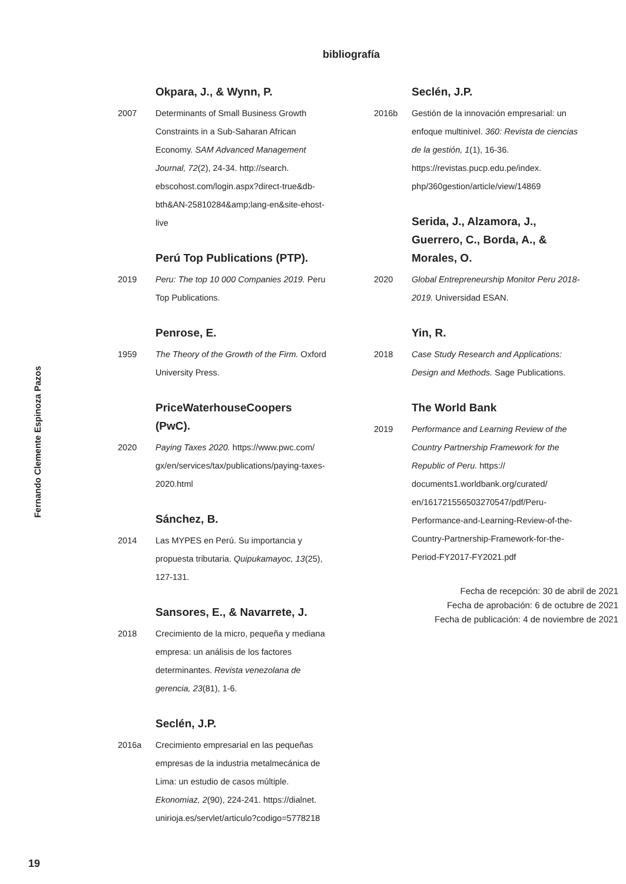bibliografía
Fernando Clemente Espinoza Pazos
Okpara, J., & Wynn, P.
2007 Determinants of Small Business Growth Constraints in a Sub-Saharan African Economy. SAM Advanced Management Journal, 72(2), 24-34. http://search. ebscohost.com/login.aspx?direct-true&db-bth&AN-25810284&amp;lang-en&site-ehost-live
Perú Top Publications (PTP).
2019 Peru: The top 10 000 Companies 2019. Peru Top Publications.
Penrose, E.
1959 The Theory of the Growth of the Firm. Oxford University Press.
PriceWaterhouseCoopers (PwC).
2020 Paying Taxes 2020. https://www.pwc.com/ gx/en/services/tax/publications/paying-taxes-2020.html
Sánchez, B.
2014 Las MYPES en Perú. Su importancia y propuesta tributaria. Quipukamayoc, 13(25), 127-131.
Sansores, E., & Navarrete, J.
2018 Crecimiento de la micro, pequeña y mediana empresa: un análisis de los factores determinantes. Revista venezolana de gerencia, 23(81), 1-6.
Seclén, J.P.
2016a Crecimiento empresarial en las pequeñas empresas de la industria metalmecánica de Lima: un estudio de casos múltiple. Ekonomiaz, 2(90), 224-241. https://dialnet. unirioja.es/servlet/articulo?codigo=5778218
Seclén, J.P.
2016b Gestión de la innovación empresarial: un enfoque multinivel. 360: Revista de ciencias de la gestión, 1(1), 16-36. https://revistas.pucp.edu.pe/index. php/360gestion/article/view/14869
Serida, J., Alzamora, J., Guerrero, C., Borda, A., & Morales, O.
2020 Global Entrepreneurship Monitor Peru 2018-2019. Universidad ESAN.
Yin, R.
2018 Case Study Research and Applications: Design and Methods. Sage Publications.
The World Bank
2019 Performance and Learning Review of the Country Partnership Framework for the Republic of Peru. https:// documents1.worldbank.org/curated/ en/161721556503270547/pdf/Peru-Performance-and-Learning-Review-of-the-Country-Partnership-Framework-for-the-Period-FY2017-FY2021.pdf
Fecha de recepción: 30 de abril de 2021
Fecha de aprobación: 6 de octubre de 2021
Fecha de publicación: 4 de noviembre de 2021
19